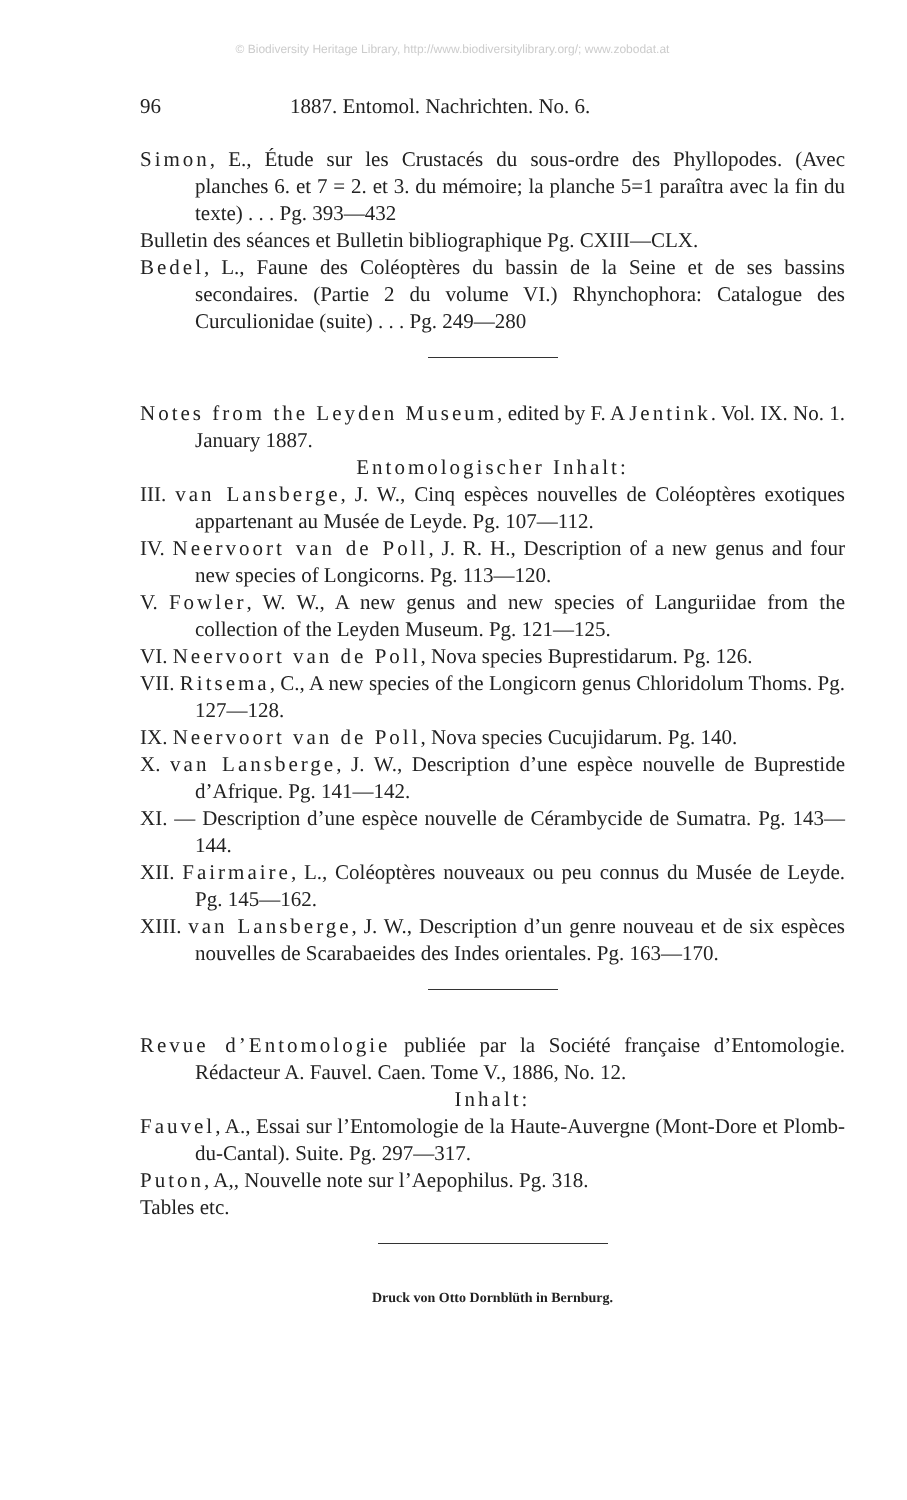© Biodiversity Heritage Library, http://www.biodiversitylibrary.org/; www.zobodat.at
96 1887. Entomol. Nachrichten. No. 6.
Simon, E., Étude sur les Crustacés du sous-ordre des Phyllopodes. (Avec planches 6. et 7 = 2. et 3. du mémoire; la planche 5=1 paraîtra avec la fin du texte) . . . Pg. 393—432
Bulletin des séances et Bulletin bibliographique Pg. CXIII—CLX.
Bedel, L., Faune des Coléoptères du bassin de la Seine et de ses bassins secondaires. (Partie 2 du volume VI.) Rhynchophora: Catalogue des Curculionidae (suite) . . . Pg. 249—280
Notes from the Leyden Museum, edited by F. A Jentink. Vol. IX. No. 1. January 1887.
Entomologischer Inhalt:
III. van Lansberge, J. W., Cinq espèces nouvelles de Coléoptères exotiques appartenant au Musée de Leyde. Pg. 107—112.
IV. Neervoort van de Poll, J. R. H., Description of a new genus and four new species of Longicorns. Pg. 113—120.
V. Fowler, W. W., A new genus and new species of Languriidae from the collection of the Leyden Museum. Pg. 121—125.
VI. Neervoort van de Poll, Nova species Buprestidarum. Pg. 126.
VII. Ritsema, C., A new species of the Longicorn genus Chloridolum Thoms. Pg. 127—128.
IX. Neervoort van de Poll, Nova species Cucujidarum. Pg. 140.
X. van Lansberge, J. W., Description d’une espèce nouvelle de Buprestide d’Afrique. Pg. 141—142.
XI. — Description d’une espèce nouvelle de Cérambycide de Sumatra. Pg. 143—144.
XII. Fairmaire, L., Coléoptères nouveaux ou peu connus du Musée de Leyde. Pg. 145—162.
XIII. van Lansberge, J. W., Description d’un genre nouveau et de six espèces nouvelles de Scarabaeides des Indes orientales. Pg. 163—170.
Revue d’Entomologie publiée par la Société française d’Entomologie. Rédacteur A. Fauvel. Caen. Tome V., 1886, No. 12.
Inhalt:
Fauvel, A., Essai sur l’Entomologie de la Haute-Auvergne (Mont-Dore et Plomb-du-Cantal). Suite. Pg. 297—317.
Puton, A,, Nouvelle note sur l’Aepophilus. Pg. 318.
Tables etc.
Druck von Otto Dornblüth in Bernburg.